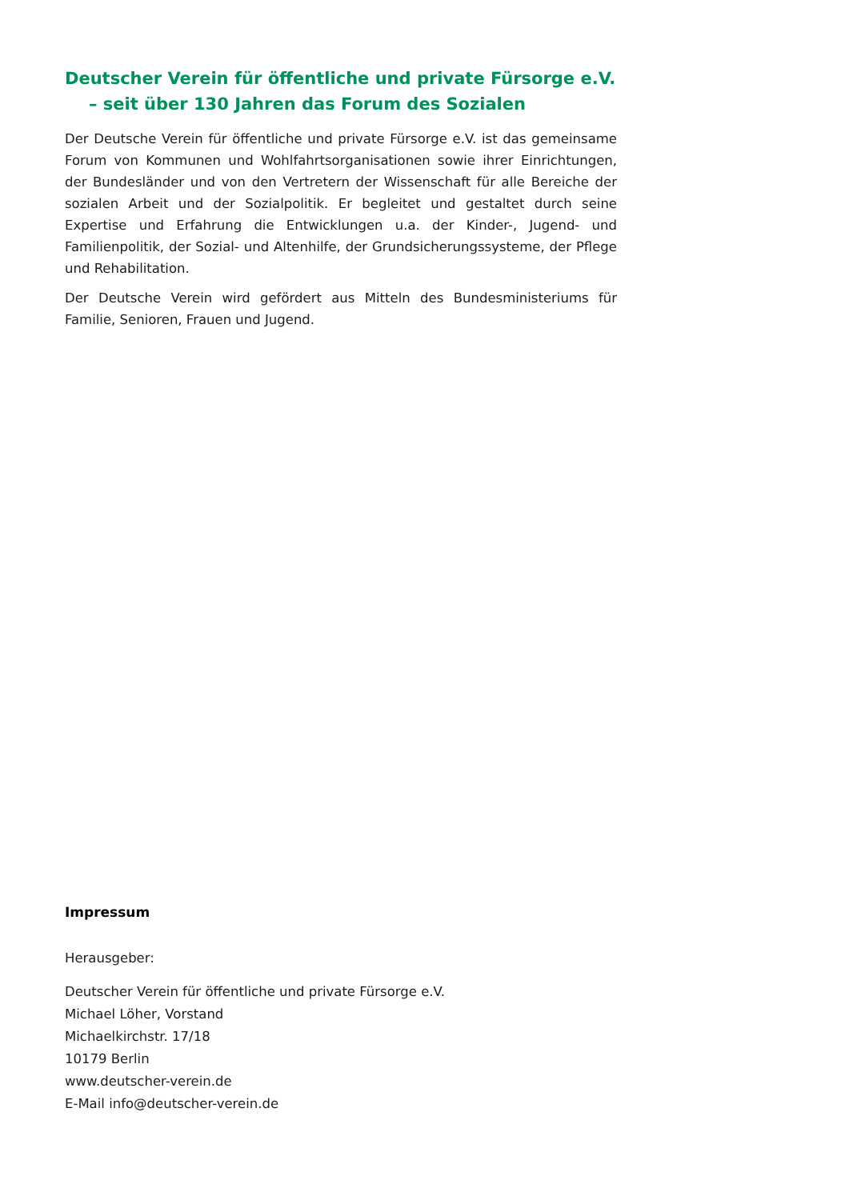Deutscher Verein für öffentliche und private Fürsorge e.V.
– seit über 130 Jahren das Forum des Sozialen
Der Deutsche Verein für öffentliche und private Fürsorge e.V. ist das gemeinsame Forum von Kommunen und Wohlfahrtsorganisationen sowie ihrer Einrichtungen, der Bundesländer und von den Vertretern der Wissenschaft für alle Bereiche der sozialen Arbeit und der Sozialpolitik. Er begleitet und gestaltet durch seine Expertise und Erfahrung die Entwicklungen u.a. der Kinder-, Jugend- und Familienpolitik, der Sozial- und Altenhilfe, der Grundsicherungssysteme, der Pflege und Rehabilitation.
Der Deutsche Verein wird gefördert aus Mitteln des Bundesministeriums für Familie, Senioren, Frauen und Jugend.
Impressum
Herausgeber:
Deutscher Verein für öffentliche und private Fürsorge e.V.
Michael Löher, Vorstand
Michaelkirchstr. 17/18
10179 Berlin
www.deutscher-verein.de
E-Mail info@deutscher-verein.de